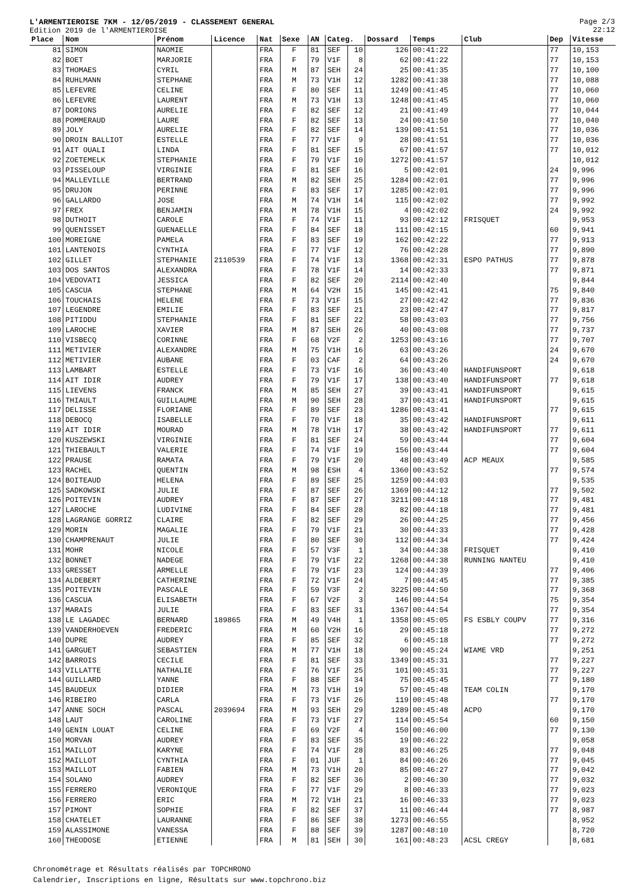L'ARMENTIEROISE 7KM - 12/05/2019 - CLASSEMENT GENERAL
Edition 2019 de l'ARMENTIEROISE
Page 2/3
22:12
| Place | Nom | Prénom | Licence | Nat | Sexe | AN | Categ. | | Dossard | Temps | Club | Dep | Vitesse |
| --- | --- | --- | --- | --- | --- | --- | --- | --- | --- | --- | --- | --- | --- |
| 81 | SIMON | NAOMIE | | FRA | F | 81 | SEF | 10 | 126 | 00:41:22 | | 77 | 10,153 |
| 82 | BOET | MARJORIE | | FRA | F | 79 | V1F | 8 | 62 | 00:41:22 | | 77 | 10,153 |
| 83 | THOMAES | CYRIL | | FRA | M | 87 | SEH | 24 | 25 | 00:41:35 | | 77 | 10,100 |
| 84 | RUHLMANN | STEPHANE | | FRA | M | 73 | V1H | 12 | 1282 | 00:41:38 | | 77 | 10,088 |
| 85 | LEFEVRE | CELINE | | FRA | F | 80 | SEF | 11 | 1249 | 00:41:45 | | 77 | 10,060 |
| 86 | LEFEVRE | LAURENT | | FRA | M | 73 | V1H | 13 | 1248 | 00:41:45 | | 77 | 10,060 |
| 87 | DORIONS | AURELIE | | FRA | F | 82 | SEF | 12 | 21 | 00:41:49 | | 77 | 10,044 |
| 88 | POMMERAUD | LAURE | | FRA | F | 82 | SEF | 13 | 24 | 00:41:50 | | 77 | 10,040 |
| 89 | JOLY | AURELIE | | FRA | F | 82 | SEF | 14 | 139 | 00:41:51 | | 77 | 10,036 |
| 90 | DROIN BALLIOT | ESTELLE | | FRA | F | 77 | V1F | 9 | 28 | 00:41:51 | | 77 | 10,036 |
| 91 | AIT OUALI | LINDA | | FRA | F | 81 | SEF | 15 | 67 | 00:41:57 | | 77 | 10,012 |
| 92 | ZOETEMELK | STEPHANIE | | FRA | F | 79 | V1F | 10 | 1272 | 00:41:57 | | | 10,012 |
| 93 | PISSELOUP | VIRGINIE | | FRA | F | 81 | SEF | 16 | 5 | 00:42:01 | | 24 | 9,996 |
| 94 | MALLEVILLE | BERTRAND | | FRA | M | 82 | SEH | 25 | 1284 | 00:42:01 | | 77 | 9,996 |
| 95 | DRUJON | PERINNE | | FRA | F | 83 | SEF | 17 | 1285 | 00:42:01 | | 77 | 9,996 |
| 96 | GALLARDO | JOSE | | FRA | M | 74 | V1H | 14 | 115 | 00:42:02 | | 77 | 9,992 |
| 97 | FREX | BENJAMIN | | FRA | M | 78 | V1H | 15 | 4 | 00:42:02 | | 24 | 9,992 |
| 98 | DUTHOIT | CAROLE | | FRA | F | 74 | V1F | 11 | 93 | 00:42:12 | FRISQUET | | 9,953 |
| 99 | QUENISSET | GUENAELLE | | FRA | F | 84 | SEF | 18 | 111 | 00:42:15 | | 60 | 9,941 |
| 100 | MOREIGNE | PAMELA | | FRA | F | 83 | SEF | 19 | 162 | 00:42:22 | | 77 | 9,913 |
| 101 | LANTENOIS | CYNTHIA | | FRA | F | 77 | V1F | 12 | 76 | 00:42:28 | | 77 | 9,890 |
| 102 | GILLET | STEPHANIE | 2110539 | FRA | F | 74 | V1F | 13 | 1368 | 00:42:31 | ESPO PATHUS | 77 | 9,878 |
| 103 | DOS SANTOS | ALEXANDRA | | FRA | F | 78 | V1F | 14 | 14 | 00:42:33 | | 77 | 9,871 |
| 104 | VEDOVATI | JESSICA | | FRA | F | 82 | SEF | 20 | 2114 | 00:42:40 | | | 9,844 |
| 105 | CASCUA | STEPHANE | | FRA | M | 64 | V2H | 15 | 145 | 00:42:41 | | 75 | 9,840 |
| 106 | TOUCHAIS | HELENE | | FRA | F | 73 | V1F | 15 | 27 | 00:42:42 | | 77 | 9,836 |
| 107 | LEGENDRE | EMILIE | | FRA | F | 83 | SEF | 21 | 23 | 00:42:47 | | 77 | 9,817 |
| 108 | PITIDDU | STEPHANIE | | FRA | F | 81 | SEF | 22 | 58 | 00:43:03 | | 77 | 9,756 |
| 109 | LAROCHE | XAVIER | | FRA | M | 87 | SEH | 26 | 40 | 00:43:08 | | 77 | 9,737 |
| 110 | VISBECQ | CORINNE | | FRA | F | 68 | V2F | 2 | 1253 | 00:43:16 | | 77 | 9,707 |
| 111 | METIVIER | ALEXANDRE | | FRA | M | 75 | V1H | 16 | 63 | 00:43:26 | | 24 | 9,670 |
| 112 | METIVIER | AUBANE | | FRA | F | 03 | CAF | 2 | 64 | 00:43:26 | | 24 | 9,670 |
| 113 | LAMBART | ESTELLE | | FRA | F | 73 | V1F | 16 | 36 | 00:43:40 | HANDIFUNSPORT | | 9,618 |
| 114 | AIT IDIR | AUDREY | | FRA | F | 79 | V1F | 17 | 138 | 00:43:40 | HANDIFUNSPORT | 77 | 9,618 |
| 115 | LIEVENS | FRANCK | | FRA | M | 85 | SEH | 27 | 39 | 00:43:41 | HANDIFUNSPORT | | 9,615 |
| 116 | THIAULT | GUILLAUME | | FRA | M | 90 | SEH | 28 | 37 | 00:43:41 | HANDIFUNSPORT | | 9,615 |
| 117 | DELISSE | FLORIANE | | FRA | F | 89 | SEF | 23 | 1286 | 00:43:41 | | 77 | 9,615 |
| 118 | DEBOCQ | ISABELLE | | FRA | F | 70 | V1F | 18 | 35 | 00:43:42 | HANDIFUNSPORT | | 9,611 |
| 119 | AIT IDIR | MOURAD | | FRA | M | 78 | V1H | 17 | 38 | 00:43:42 | HANDIFUNSPORT | 77 | 9,611 |
| 120 | KUSZEWSKI | VIRGINIE | | FRA | F | 81 | SEF | 24 | 59 | 00:43:44 | | 77 | 9,604 |
| 121 | THIEBAULT | VALERIE | | FRA | F | 74 | V1F | 19 | 156 | 00:43:44 | | 77 | 9,604 |
| 122 | PRAUSE | RAMATA | | FRA | F | 79 | V1F | 20 | 48 | 00:43:49 | ACP MEAUX | | 9,585 |
| 123 | RACHEL | QUENTIN | | FRA | M | 98 | ESH | 4 | 1360 | 00:43:52 | | 77 | 9,574 |
| 124 | BOITEAUD | HELENA | | FRA | F | 89 | SEF | 25 | 1259 | 00:44:03 | | | 9,535 |
| 125 | SADKOWSKI | JULIE | | FRA | F | 87 | SEF | 26 | 1369 | 00:44:12 | | 77 | 9,502 |
| 126 | POITEVIN | AUDREY | | FRA | F | 87 | SEF | 27 | 3211 | 00:44:18 | | 77 | 9,481 |
| 127 | LAROCHE | LUDIVINE | | FRA | F | 84 | SEF | 28 | 82 | 00:44:18 | | 77 | 9,481 |
| 128 | LAGRANGE GORRIZ | CLAIRE | | FRA | F | 82 | SEF | 29 | 26 | 00:44:25 | | 77 | 9,456 |
| 129 | MORIN | MAGALIE | | FRA | F | 79 | V1F | 21 | 30 | 00:44:33 | | 77 | 9,428 |
| 130 | CHAMPRENAUT | JULIE | | FRA | F | 80 | SEF | 30 | 112 | 00:44:34 | | 77 | 9,424 |
| 131 | MOHR | NICOLE | | FRA | F | 57 | V3F | 1 | 34 | 00:44:38 | FRISQUET | | 9,410 |
| 132 | BONNET | NADEGE | | FRA | F | 79 | V1F | 22 | 1268 | 00:44:38 | RUNNING NANTEU | | 9,410 |
| 133 | GRESSET | ARMELLE | | FRA | F | 79 | V1F | 23 | 124 | 00:44:39 | | 77 | 9,406 |
| 134 | ALDEBERT | CATHERINE | | FRA | F | 72 | V1F | 24 | 7 | 00:44:45 | | 77 | 9,385 |
| 135 | POITEVIN | PASCALE | | FRA | F | 59 | V3F | 2 | 3225 | 00:44:50 | | 77 | 9,368 |
| 136 | CASCUA | ELISABETH | | FRA | F | 67 | V2F | 3 | 146 | 00:44:54 | | 75 | 9,354 |
| 137 | MARAIS | JULIE | | FRA | F | 83 | SEF | 31 | 1367 | 00:44:54 | | 77 | 9,354 |
| 138 | LE LAGADEC | BERNARD | 189865 | FRA | M | 49 | V4H | 1 | 1358 | 00:45:05 | FS ESBLY COUPV | 77 | 9,316 |
| 139 | VANDERHOEVEN | FREDERIC | | FRA | M | 60 | V2H | 16 | 29 | 00:45:18 | | 77 | 9,272 |
| 140 | DUPRE | AUDREY | | FRA | F | 85 | SEF | 32 | 6 | 00:45:18 | | 77 | 9,272 |
| 141 | GARGUET | SEBASTIEN | | FRA | M | 77 | V1H | 18 | 90 | 00:45:24 | WIAME VRD | | 9,251 |
| 142 | BARROIS | CECILE | | FRA | F | 81 | SEF | 33 | 1349 | 00:45:31 | | 77 | 9,227 |
| 143 | VILLATTE | NATHALIE | | FRA | F | 76 | V1F | 25 | 101 | 00:45:31 | | 77 | 9,227 |
| 144 | GUILLARD | YANNE | | FRA | F | 88 | SEF | 34 | 75 | 00:45:45 | | 77 | 9,180 |
| 145 | BAUDEUX | DIDIER | | FRA | M | 73 | V1H | 19 | 57 | 00:45:48 | TEAM COLIN | | 9,170 |
| 146 | RIBEIRO | CARLA | | FRA | F | 73 | V1F | 26 | 119 | 00:45:48 | | 77 | 9,170 |
| 147 | ANNE SOCH | PASCAL | 2039694 | FRA | M | 93 | SEH | 29 | 1289 | 00:45:48 | ACPO | | 9,170 |
| 148 | LAUT | CAROLINE | | FRA | F | 73 | V1F | 27 | 114 | 00:45:54 | | 60 | 9,150 |
| 149 | GENIN LOUAT | CELINE | | FRA | F | 69 | V2F | 4 | 150 | 00:46:00 | | 77 | 9,130 |
| 150 | MORVAN | AUDREY | | FRA | F | 83 | SEF | 35 | 19 | 00:46:22 | | | 9,058 |
| 151 | MAILLOT | KARYNE | | FRA | F | 74 | V1F | 28 | 83 | 00:46:25 | | 77 | 9,048 |
| 152 | MAILLOT | CYNTHIA | | FRA | F | 01 | JUF | 1 | 84 | 00:46:26 | | 77 | 9,045 |
| 153 | MAILLOT | FABIEN | | FRA | M | 73 | V1H | 20 | 85 | 00:46:27 | | 77 | 9,042 |
| 154 | SOLANO | AUDREY | | FRA | F | 82 | SEF | 36 | 2 | 00:46:30 | | 77 | 9,032 |
| 155 | FERRERO | VERONIQUE | | FRA | F | 77 | V1F | 29 | 8 | 00:46:33 | | 77 | 9,023 |
| 156 | FERRERO | ERIC | | FRA | M | 72 | V1H | 21 | 16 | 00:46:33 | | 77 | 9,023 |
| 157 | PIMONT | SOPHIE | | FRA | F | 82 | SEF | 37 | 11 | 00:46:44 | | 77 | 8,987 |
| 158 | CHATELET | LAURANNE | | FRA | F | 86 | SEF | 38 | 1273 | 00:46:55 | | | 8,952 |
| 159 | ALASSIMONE | VANESSA | | FRA | F | 88 | SEF | 39 | 1287 | 00:48:10 | | | 8,720 |
| 160 | THEODOSE | ETIENNE | | FRA | M | 81 | SEH | 30 | 161 | 00:48:23 | ACSL CREGY | | 8,681 |
Chronométrage et Résultats réalisés par TOPCHRONO
Calendrier, Inscriptions en ligne, Résultats sur www.topchrono.biz